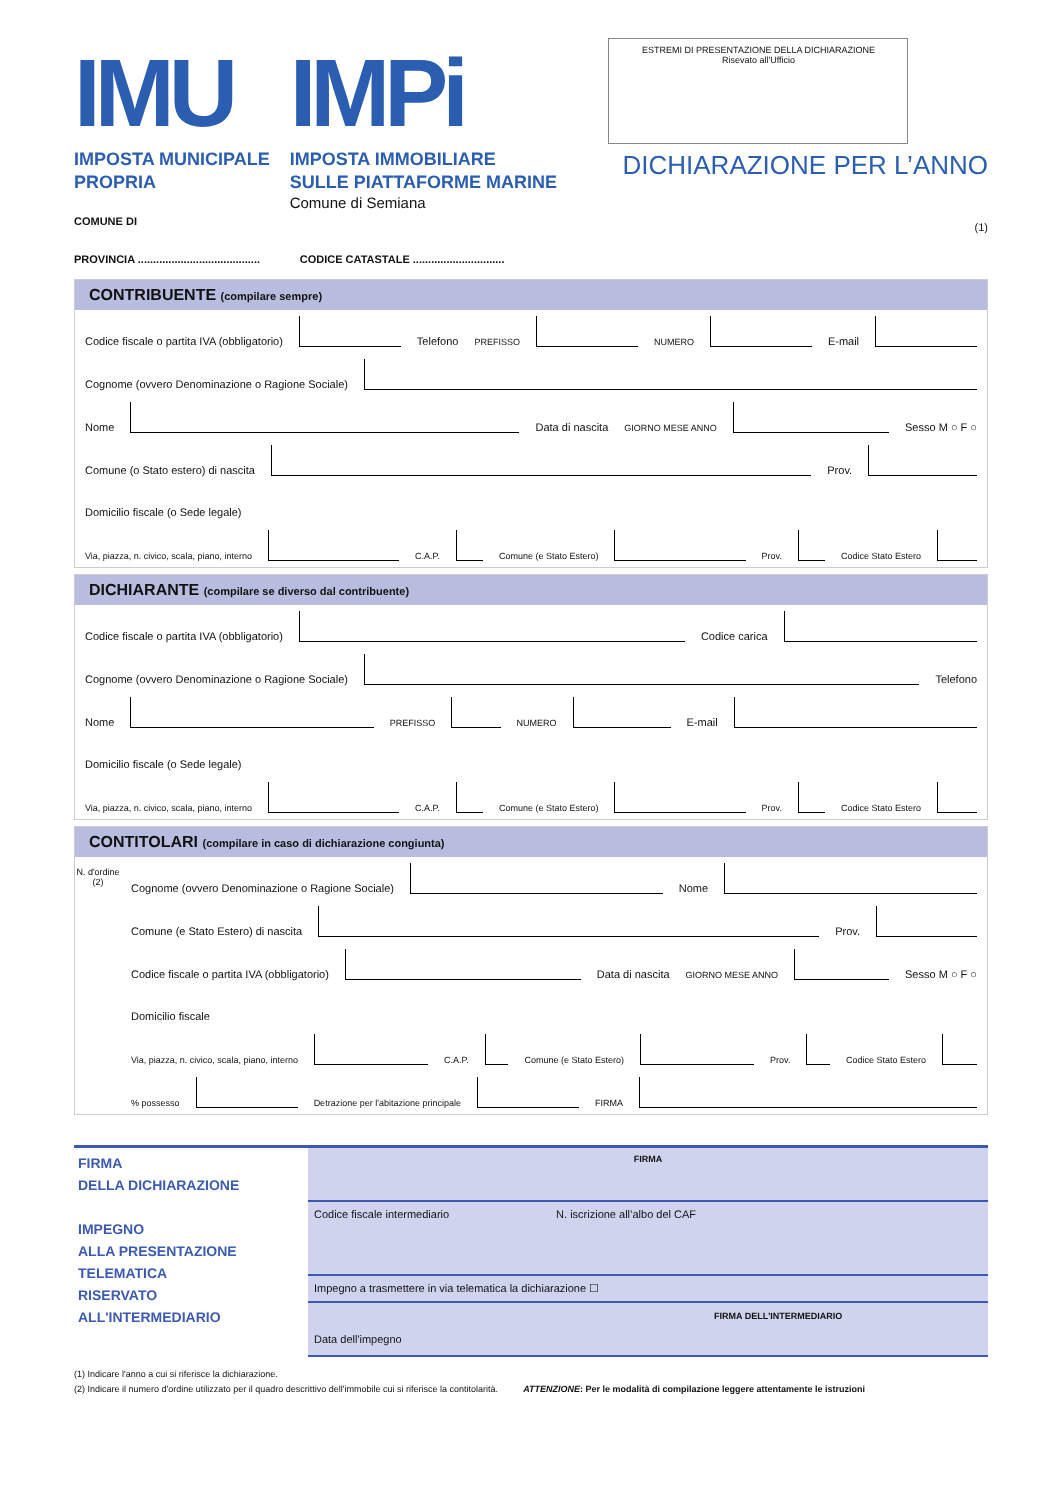IMU
IMPOSTA MUNICIPALE
PROPRIA
IMPi
IMPOSTA IMMOBILIARE
SULLE PIATTAFORME MARINE
Comune di Semiana
COMUNE DI
ESTREMI DI PRESENTAZIONE DELLA DICHIARAZIONE
Risevato all'Ufficio
DICHIARAZIONE PER L’ANNO
(1)
PROVINCIA ........................................ CODICE CATASTALE ..............................
CONTRIBUENTE (compilare sempre)
Codice fiscale o partita IVA (obbligatorio)
Telefono PREFISSO
NUMERO
E-mail
Cognome (ovvero Denominazione o Ragione Sociale)
Nome
Data di nascita GIORNO MESE ANNO
Sesso M ○ F ○
Comune (o Stato estero) di nascita
Prov.
Domicilio fiscale (o Sede legale)
Via, piazza, n. civico, scala, piano, interno
C.A.P.
Comune (e Stato Estero)
Prov.
Codice Stato Estero
DICHIARANTE (compilare se diverso dal contribuente)
Codice fiscale o partita IVA (obbligatorio)
Codice carica
Cognome (ovvero Denominazione o Ragione Sociale)
Telefono
Nome
PREFISSO
NUMERO
E-mail
Domicilio fiscale (o Sede legale)
Via, piazza, n. civico, scala, piano, interno
C.A.P.
Comune (e Stato Estero)
Prov.
Codice Stato Estero
CONTITOLARI (compilare in caso di dichiarazione congiunta)
N. d'ordine (2)
Cognome (ovvero Denominazione o Ragione Sociale)
Nome
Comune (e Stato Estero) di nascita
Prov.
Codice fiscale o partita IVA (obbligatorio)
Data di nascita GIORNO MESE ANNO
Sesso M ○ F ○
Domicilio fiscale
Via, piazza, n. civico, scala, piano, interno
C.A.P.
Comune (e Stato Estero)
Prov.
Codice Stato Estero
% possesso
Detrazione per l'abitazione principale
FIRMA
FIRMA
DELLA DICHIARAZIONE
IMPEGNO
ALLA PRESENTAZIONE
TELEMATICA
RISERVATO
ALL'INTERMEDIARIO
FIRMA
Codice fiscale intermediario N. iscrizione all’albo del CAF
Impegno a trasmettere in via telematica la dichiarazione ☐
FIRMA DELL'INTERMEDIARIO
Data dell'impegno
(1) Indicare l'anno a cui si riferisce la dichiarazione.
(2) Indicare il numero d'ordine utilizzato per il quadro descrittivo dell'immobile cui si riferisce la contitolarità. ATTENZIONE: Per le modalità di compilazione leggere attentamente le istruzioni